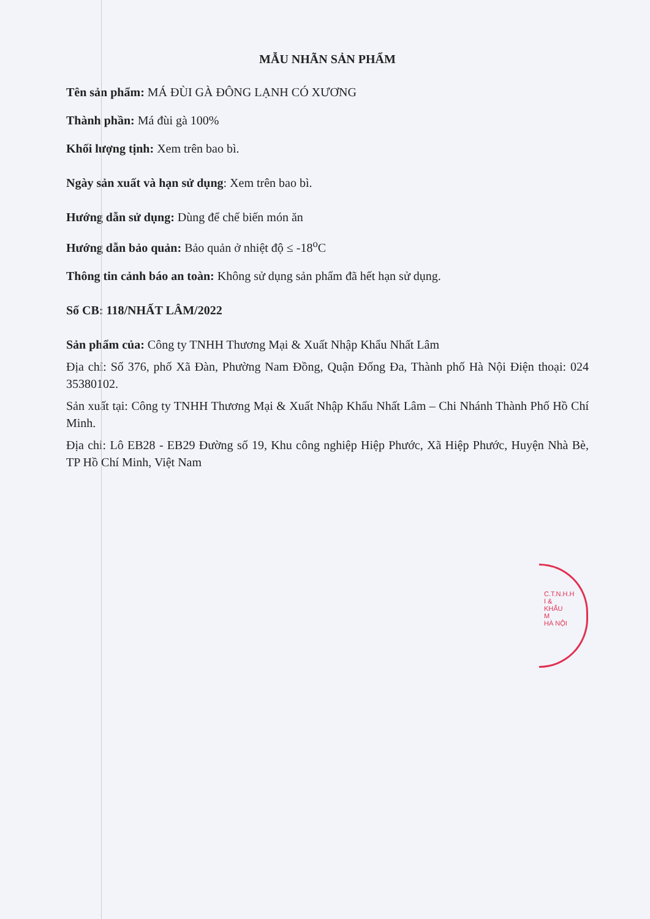MẪU NHÃN SẢN PHẨM
Tên sản phẩm: MÁ ĐÙI GÀ ĐÔNG LẠNH CÓ XƯƠNG
Thành phần: Má đùi gà 100%
Khối lượng tịnh: Xem trên bao bì.
Ngày sản xuất và hạn sử dụng: Xem trên bao bì.
Hướng dẫn sử dụng: Dùng để chế biến món ăn
Hướng dẫn bảo quản: Bảo quản ở nhiệt độ ≤ -18<sup>o</sup>C
Thông tin cảnh báo an toàn: Không sử dụng sản phẩm đã hết hạn sử dụng.
Số CB: 118/NHẤT LÂM/2022
Sản phẩm của: Công ty TNHH Thương Mại & Xuất Nhập Khẩu Nhất Lâm
Địa chỉ: Số 376, phố Xã Đàn, Phường Nam Đồng, Quận Đống Đa, Thành phố Hà Nội Điện thoại: 024 35380102.
Sản xuất tại: Công ty TNHH Thương Mại & Xuất Nhập Khẩu Nhất Lâm – Chi Nhánh Thành Phố Hồ Chí Minh.
Địa chỉ: Lô EB28 - EB29 Đường số 19, Khu công nghiệp Hiệp Phước, Xã Hiệp Phước, Huyện Nhà Bè, TP Hồ Chí Minh, Việt Nam
C.T.N.H.H
I &
KHẨU
M
HÀ NỘI